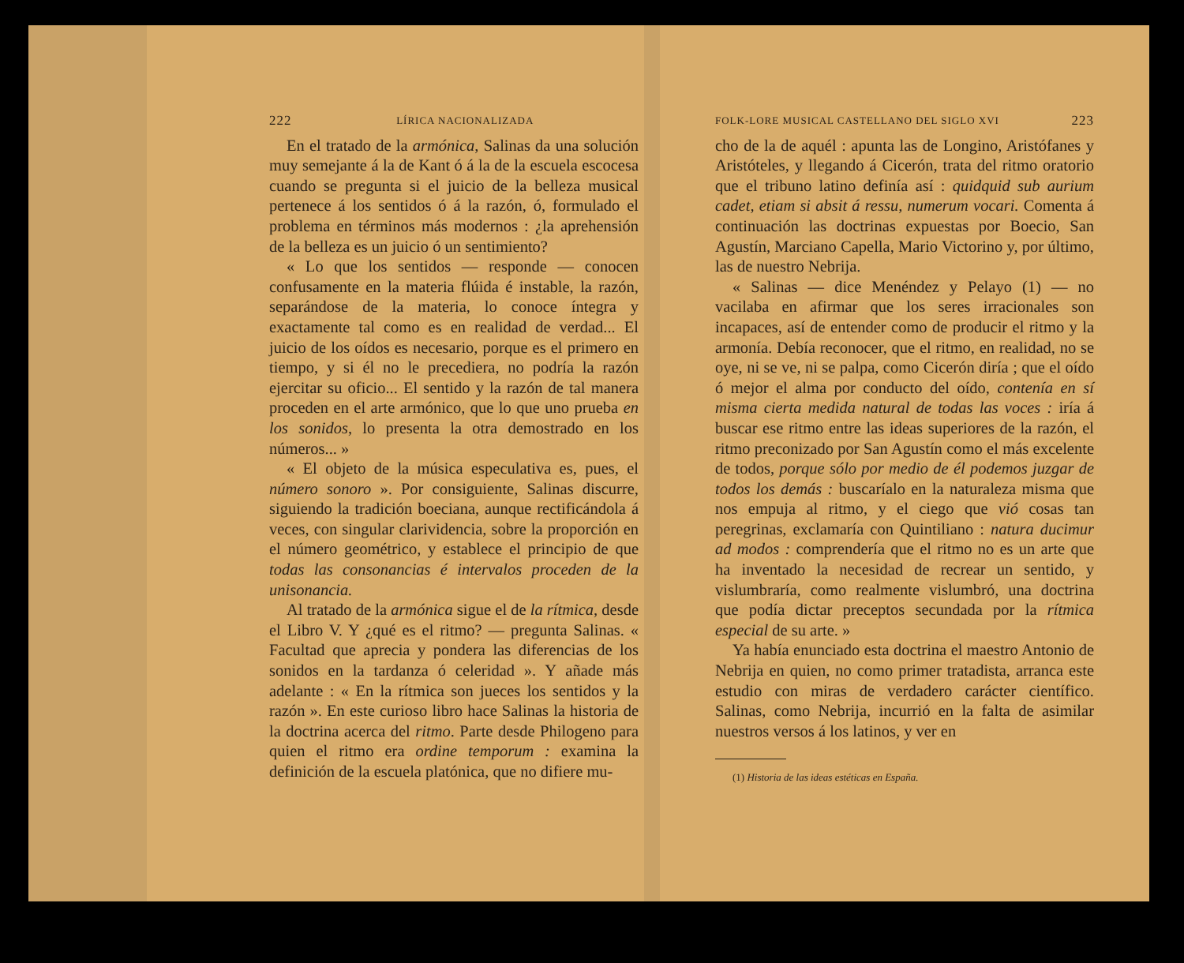222 LÍRICA NACIONALIZADA
En el tratado de la armónica, Salinas da una solución muy semejante á la de Kant ó á la de la escuela escocesa cuando se pregunta si el juicio de la belleza musical pertenece á los sentidos ó á la razón, ó, formulado el problema en términos más modernos : ¿la aprehensión de la belleza es un juicio ó un sentimiento?
« Lo que los sentidos — responde — conocen confusamente en la materia flúida é instable, la razón, separándose de la materia, lo conoce íntegra y exactamente tal como es en realidad de verdad... El juicio de los oídos es necesario, porque es el primero en tiempo, y si él no le precediera, no podría la razón ejercitar su oficio... El sentido y la razón de tal manera proceden en el arte armónico, que lo que uno prueba en los sonidos, lo presenta la otra demostrado en los números... »
« El objeto de la música especulativa es, pues, el número sonoro ». Por consiguiente, Salinas discurre, siguiendo la tradición boeciana, aunque rectificándola á veces, con singular clarividencia, sobre la proporción en el número geométrico, y establece el principio de que todas las consonancias é intervalos proceden de la unisonancia.
Al tratado de la armónica sigue el de la rítmica, desde el Libro V. Y ¿qué es el ritmo? — pregunta Salinas. « Facultad que aprecia y pondera las diferencias de los sonidos en la tardanza ó celeridad ». Y añade más adelante : « En la rítmica son jueces los sentidos y la razón ». En este curioso libro hace Salinas la historia de la doctrina acerca del ritmo. Parte desde Philogeno para quien el ritmo era ordine temporum : examina la definición de la escuela platónica, que no difiere mu-
FOLK-LORE MUSICAL CASTELLANO DEL SIGLO XVI 223
cho de la de aquél : apunta las de Longino, Aristófanes y Aristóteles, y llegando á Cicerón, trata del ritmo oratorio que el tribuno latino definía así : quidquid sub aurium cadet, etiam si absit á ressu, numerum vocari. Comenta á continuación las doctrinas expuestas por Boecio, San Agustín, Marciano Capella, Mario Victorino y, por último, las de nuestro Nebrija.
« Salinas — dice Menéndez y Pelayo (1) — no vacilaba en afirmar que los seres irracionales son incapaces, así de entender como de producir el ritmo y la armonía. Debía reconocer, que el ritmo, en realidad, no se oye, ni se ve, ni se palpa, como Cicerón diría ; que el oído ó mejor el alma por conducto del oído, contenía en sí misma cierta medida natural de todas las voces : iría á buscar ese ritmo entre las ideas superiores de la razón, el ritmo preconizado por San Agustín como el más excelente de todos, porque sólo por medio de él podemos juzgar de todos los demás : buscaríalo en la naturaleza misma que nos empuja al ritmo, y el ciego que vió cosas tan peregrinas, exclamaría con Quintiliano : natura ducimur ad modos : comprendería que el ritmo no es un arte que ha inventado la necesidad de recrear un sentido, y vislumbraría, como realmente vislumbró, una doctrina que podía dictar preceptos secundada por la rítmica especial de su arte. »
Ya había enunciado esta doctrina el maestro Antonio de Nebrija en quien, no como primer tratadista, arranca este estudio con miras de verdadero carácter científico. Salinas, como Nebrija, incurrió en la falta de asimilar nuestros versos á los latinos, y ver en
(1) Historia de las ideas estéticas en España.